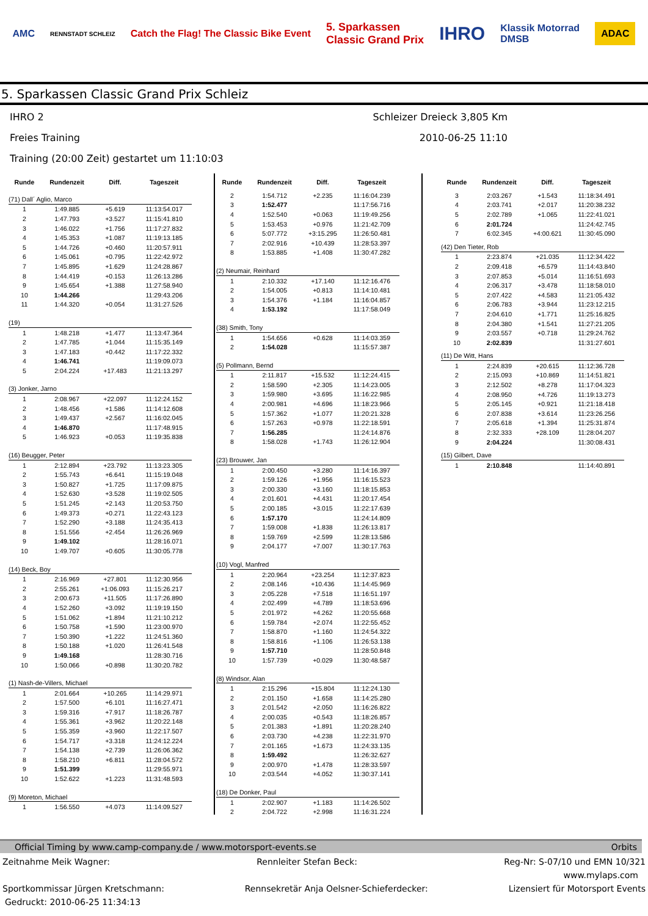AMC RENNSTADT SCHLEIZ Catch the Flag! The Classic Bike Event 5. Sparkassen
Classic Grand Prix IHRO Klassik Motorrad
DMSB ADAC
5. Sparkassen Classic Grand Prix Schleiz
IHRO 2 Schleizer Dreieck 3,805 Km
Freies Training 2010-06-25 11:10
Training (20:00 Zeit) gestartet um 11:10:03
| Runde | Rundenzeit | Diff. | Tageszeit |
| --- | --- | --- | --- |
| (71) Dall´ Aglio, Marco | | | |
| 1 | 1:49.885 | +5.619 | 11:13:54.017 |
| 2 | 1:47.793 | +3.527 | 11:15:41.810 |
| 3 | 1:46.022 | +1.756 | 11:17:27.832 |
| 4 | 1:45.353 | +1.087 | 11:19:13.185 |
| 5 | 1:44.726 | +0.460 | 11:20:57.911 |
| 6 | 1:45.061 | +0.795 | 11:22:42.972 |
| 7 | 1:45.895 | +1.629 | 11:24:28.867 |
| 8 | 1:44.419 | +0.153 | 11:26:13.286 |
| 9 | 1:45.654 | +1.388 | 11:27:58.940 |
| 10 | 1:44.266 | | 11:29:43.206 |
| 11 | 1:44.320 | +0.054 | 11:31:27.526 |
| (19) | | | |
| 1 | 1:48.218 | +1.477 | 11:13:47.364 |
| 2 | 1:47.785 | +1.044 | 11:15:35.149 |
| 3 | 1:47.183 | +0.442 | 11:17:22.332 |
| 4 | 1:46.741 | | 11:19:09.073 |
| 5 | 2:04.224 | +17.483 | 11:21:13.297 |
| (3) Jonker, Jarno | | | |
| 1 | 2:08.967 | +22.097 | 11:12:24.152 |
| 2 | 1:48.456 | +1.586 | 11:14:12.608 |
| 3 | 1:49.437 | +2.567 | 11:16:02.045 |
| 4 | 1:46.870 | | 11:17:48.915 |
| 5 | 1:46.923 | +0.053 | 11:19:35.838 |
| (16) Beugger, Peter | | | |
| 1 | 2:12.894 | +23.792 | 11:13:23.305 |
| 2 | 1:55.743 | +6.641 | 11:15:19.048 |
| 3 | 1:50.827 | +1.725 | 11:17:09.875 |
| 4 | 1:52.630 | +3.528 | 11:19:02.505 |
| 5 | 1:51.245 | +2.143 | 11:20:53.750 |
| 6 | 1:49.373 | +0.271 | 11:22:43.123 |
| 7 | 1:52.290 | +3.188 | 11:24:35.413 |
| 8 | 1:51.556 | +2.454 | 11:26:26.969 |
| 9 | 1:49.102 | | 11:28:16.071 |
| 10 | 1:49.707 | +0.605 | 11:30:05.778 |
| (14) Beck, Boy | | | |
| 1 | 2:16.969 | +27.801 | 11:12:30.956 |
| 2 | 2:55.261 | +1:06.093 | 11:15:26.217 |
| 3 | 2:00.673 | +11.505 | 11:17:26.890 |
| 4 | 1:52.260 | +3.092 | 11:19:19.150 |
| 5 | 1:51.062 | +1.894 | 11:21:10.212 |
| 6 | 1:50.758 | +1.590 | 11:23:00.970 |
| 7 | 1:50.390 | +1.222 | 11:24:51.360 |
| 8 | 1:50.188 | +1.020 | 11:26:41.548 |
| 9 | 1:49.168 | | 11:28:30.716 |
| 10 | 1:50.066 | +0.898 | 11:30:20.782 |
| (1) Nash-de-Villers, Michael | | | |
| 1 | 2:01.664 | +10.265 | 11:14:29.971 |
| 2 | 1:57.500 | +6.101 | 11:16:27.471 |
| 3 | 1:59.316 | +7.917 | 11:18:26.787 |
| 4 | 1:55.361 | +3.962 | 11:20:22.148 |
| 5 | 1:55.359 | +3.960 | 11:22:17.507 |
| 6 | 1:54.717 | +3.318 | 11:24:12.224 |
| 7 | 1:54.138 | +2.739 | 11:26:06.362 |
| 8 | 1:58.210 | +6.811 | 11:28:04.572 |
| 9 | 1:51.399 | | 11:29:55.971 |
| 10 | 1:52.622 | +1.223 | 11:31:48.593 |
| (9) Moreton, Michael | | | |
| 1 | 1:56.550 | +4.073 | 11:14:09.527 |
| Runde | Rundenzeit | Diff. | Tageszeit |
| --- | --- | --- | --- |
| 2 | 1:54.712 | +2.235 | 11:16:04.239 |
| 3 | 1:52.477 | | 11:17:56.716 |
| 4 | 1:52.540 | +0.063 | 11:19:49.256 |
| 5 | 1:53.453 | +0.976 | 11:21:42.709 |
| 6 | 5:07.772 | +3:15.295 | 11:26:50.481 |
| 7 | 2:02.916 | +10.439 | 11:28:53.397 |
| 8 | 1:53.885 | +1.408 | 11:30:47.282 |
| (2) Neumair, Reinhard | | | |
| 1 | 2:10.332 | +17.140 | 11:12:16.476 |
| 2 | 1:54.005 | +0.813 | 11:14:10.481 |
| 3 | 1:54.376 | +1.184 | 11:16:04.857 |
| 4 | 1:53.192 | | 11:17:58.049 |
| (38) Smith, Tony | | | |
| 1 | 1:54.656 | +0.628 | 11:14:03.359 |
| 2 | 1:54.028 | | 11:15:57.387 |
| (5) Pollmann, Bernd | | | |
| 1 | 2:11.817 | +15.532 | 11:12:24.415 |
| 2 | 1:58.590 | +2.305 | 11:14:23.005 |
| 3 | 1:59.980 | +3.695 | 11:16:22.985 |
| 4 | 2:00.981 | +4.696 | 11:18:23.966 |
| 5 | 1:57.362 | +1.077 | 11:20:21.328 |
| 6 | 1:57.263 | +0.978 | 11:22:18.591 |
| 7 | 1:56.285 | | 11:24:14.876 |
| 8 | 1:58.028 | +1.743 | 11:26:12.904 |
| (23) Brouwer, Jan | | | |
| 1 | 2:00.450 | +3.280 | 11:14:16.397 |
| 2 | 1:59.126 | +1.956 | 11:16:15.523 |
| 3 | 2:00.330 | +3.160 | 11:18:15.853 |
| 4 | 2:01.601 | +4.431 | 11:20:17.454 |
| 5 | 2:00.185 | +3.015 | 11:22:17.639 |
| 6 | 1:57.170 | | 11:24:14.809 |
| 7 | 1:59.008 | +1.838 | 11:26:13.817 |
| 8 | 1:59.769 | +2.599 | 11:28:13.586 |
| 9 | 2:04.177 | +7.007 | 11:30:17.763 |
| (10) Vogl, Manfred | | | |
| 1 | 2:20.964 | +23.254 | 11:12:37.823 |
| 2 | 2:08.146 | +10.436 | 11:14:45.969 |
| 3 | 2:05.228 | +7.518 | 11:16:51.197 |
| 4 | 2:02.499 | +4.789 | 11:18:53.696 |
| 5 | 2:01.972 | +4.262 | 11:20:55.668 |
| 6 | 1:59.784 | +2.074 | 11:22:55.452 |
| 7 | 1:58.870 | +1.160 | 11:24:54.322 |
| 8 | 1:58.816 | +1.106 | 11:26:53.138 |
| 9 | 1:57.710 | | 11:28:50.848 |
| 10 | 1:57.739 | +0.029 | 11:30:48.587 |
| (8) Windsor, Alan | | | |
| 1 | 2:15.296 | +15.804 | 11:12:24.130 |
| 2 | 2:01.150 | +1.658 | 11:14:25.280 |
| 3 | 2:01.542 | +2.050 | 11:16:26.822 |
| 4 | 2:00.035 | +0.543 | 11:18:26.857 |
| 5 | 2:01.383 | +1.891 | 11:20:28.240 |
| 6 | 2:03.730 | +4.238 | 11:22:31.970 |
| 7 | 2:01.165 | +1.673 | 11:24:33.135 |
| 8 | 1:59.492 | | 11:26:32.627 |
| 9 | 2:00.970 | +1.478 | 11:28:33.597 |
| 10 | 2:03.544 | +4.052 | 11:30:37.141 |
| (18) De Donker, Paul | | | |
| 1 | 2:02.907 | +1.183 | 11:14:26.502 |
| 2 | 2:04.722 | +2.998 | 11:16:31.224 |
| Runde | Rundenzeit | Diff. | Tageszeit |
| --- | --- | --- | --- |
| 3 | 2:03.267 | +1.543 | 11:18:34.491 |
| 4 | 2:03.741 | +2.017 | 11:20:38.232 |
| 5 | 2:02.789 | +1.065 | 11:22:41.021 |
| 6 | 2:01.724 | | 11:24:42.745 |
| 7 | 6:02.345 | +4:00.621 | 11:30:45.090 |
| (42) Den Tieter, Rob | | | |
| 1 | 2:23.874 | +21.035 | 11:12:34.422 |
| 2 | 2:09.418 | +6.579 | 11:14:43.840 |
| 3 | 2:07.853 | +5.014 | 11:16:51.693 |
| 4 | 2:06.317 | +3.478 | 11:18:58.010 |
| 5 | 2:07.422 | +4.583 | 11:21:05.432 |
| 6 | 2:06.783 | +3.944 | 11:23:12.215 |
| 7 | 2:04.610 | +1.771 | 11:25:16.825 |
| 8 | 2:04.380 | +1.541 | 11:27:21.205 |
| 9 | 2:03.557 | +0.718 | 11:29:24.762 |
| 10 | 2:02.839 | | 11:31:27.601 |
| (11) De Witt, Hans | | | |
| 1 | 2:24.839 | +20.615 | 11:12:36.728 |
| 2 | 2:15.093 | +10.869 | 11:14:51.821 |
| 3 | 2:12.502 | +8.278 | 11:17:04.323 |
| 4 | 2:08.950 | +4.726 | 11:19:13.273 |
| 5 | 2:05.145 | +0.921 | 11:21:18.418 |
| 6 | 2:07.838 | +3.614 | 11:23:26.256 |
| 7 | 2:05.618 | +1.394 | 11:25:31.874 |
| 8 | 2:32.333 | +28.109 | 11:28:04.207 |
| 9 | 2:04.224 | | 11:30:08.431 |
| (15) Gilbert, Dave | | | |
| 1 | 2:10.848 | | 11:14:40.891 |
Official Timing by www.camp-company.de / www.motorsport-events.se Orbits
Zeitnahme Meik Wagner: Rennleiter Stefan Beck: Reg-Nr: S-07/10 und EMN 10/321
www.mylaps.com
Sportkommissar Jürgen Kretschmann: Rennsekretär Anja Oelsner-Schieferdecker: Lizensiert für Motorsport Events
Gedruckt: 2010-06-25 11:34:13